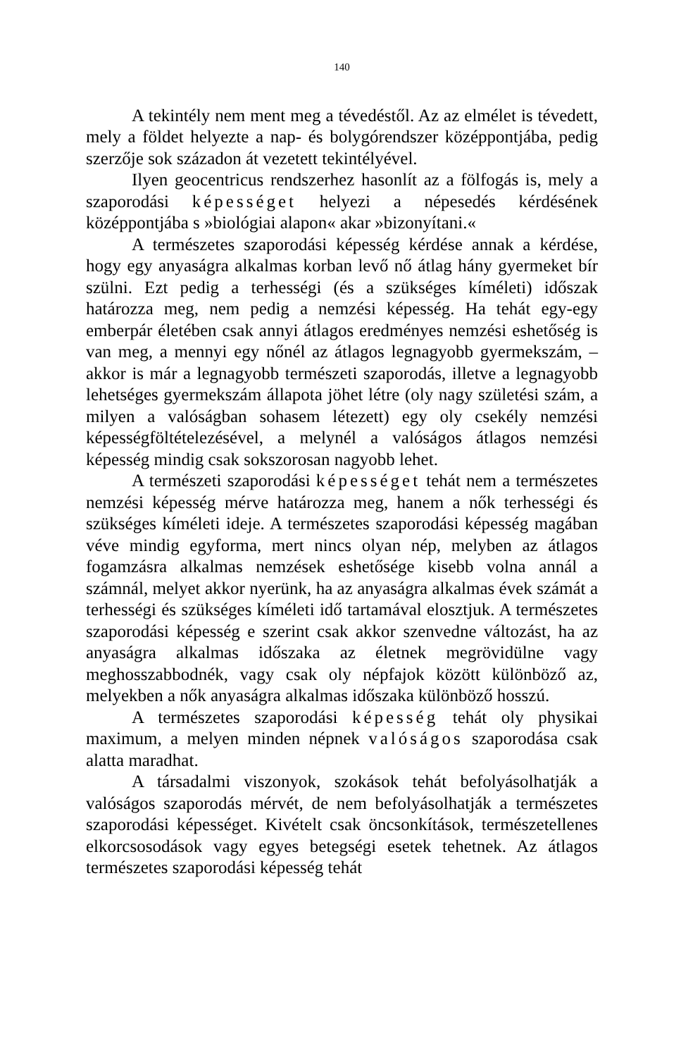140
A tekintély nem ment meg a tévedéstől. Az az elmélet is tévedett, mely a földet helyezte a nap- és bolygórendszer középpontjába, pedig szerzője sok századon át vezetett tekintélyével.
Ilyen geocentricus rendszerhez hasonlít az a fölfogás is, mely a szaporodási képességet helyezi a népesedés kérdésének középpontjába s »biológiai alapon« akar »bizonyítani.«
A természetes szaporodási képesség kérdése annak a kérdése, hogy egy anyaságra alkalmas korban levő nő átlag hány gyermeket bír szülni. Ezt pedig a terhességi (és a szükséges kíméleti) időszak határozza meg, nem pedig a nemzési képesség. Ha tehát egy-egy emberpár életében csak annyi átlagos eredményes nemzési eshetőség is van meg, a mennyi egy nőnél az átlagos legnagyobb gyermekszám, – akkor is már a legnagyobb természeti szaporodás, illetve a legnagyobb lehetséges gyermekszám állapota jöhet létre (oly nagy születési szám, a milyen a valóságban sohasem létezett) egy oly csekély nemzési képességföltételezésével, a melynél a valóságos átlagos nemzési képesség mindig csak sokszorosan nagyobb lehet.
A természeti szaporodási képességet tehát nem a természetes nemzési képesség mérve határozza meg, hanem a nők terhességi és szükséges kíméleti ideje. A természetes szaporodási képesség magában véve mindig egyforma, mert nincs olyan nép, melyben az átlagos fogamzásra alkalmas nemzések eshetősége kisebb volna annál a számnál, melyet akkor nyerünk, ha az anyaságra alkalmas évek számát a terhességi és szükséges kíméleti idő tartamával elosztjuk. A természetes szaporodási képesség e szerint csak akkor szenvedne változást, ha az anyaságra alkalmas időszaka az életnek megrövidülne vagy meghosszabbodnék, vagy csak oly népfajok között különböző az, melyekben a nők anyaságra alkalmas időszaka különböző hosszú.
A természetes szaporodási képesség tehát oly physikai maximum, a melyen minden népnek valóságos szaporodása csak alatta maradhat.
A társadalmi viszonyok, szokások tehát befolyásolhatják a valóságos szaporodás mérvét, de nem befolyásolhatják a természetes szaporodási képességet. Kivételt csak öncsonkítások, természetellenes elkorcsosodások vagy egyes betegségi esetek tehetnek. Az átlagos természetes szaporodási képesség tehát